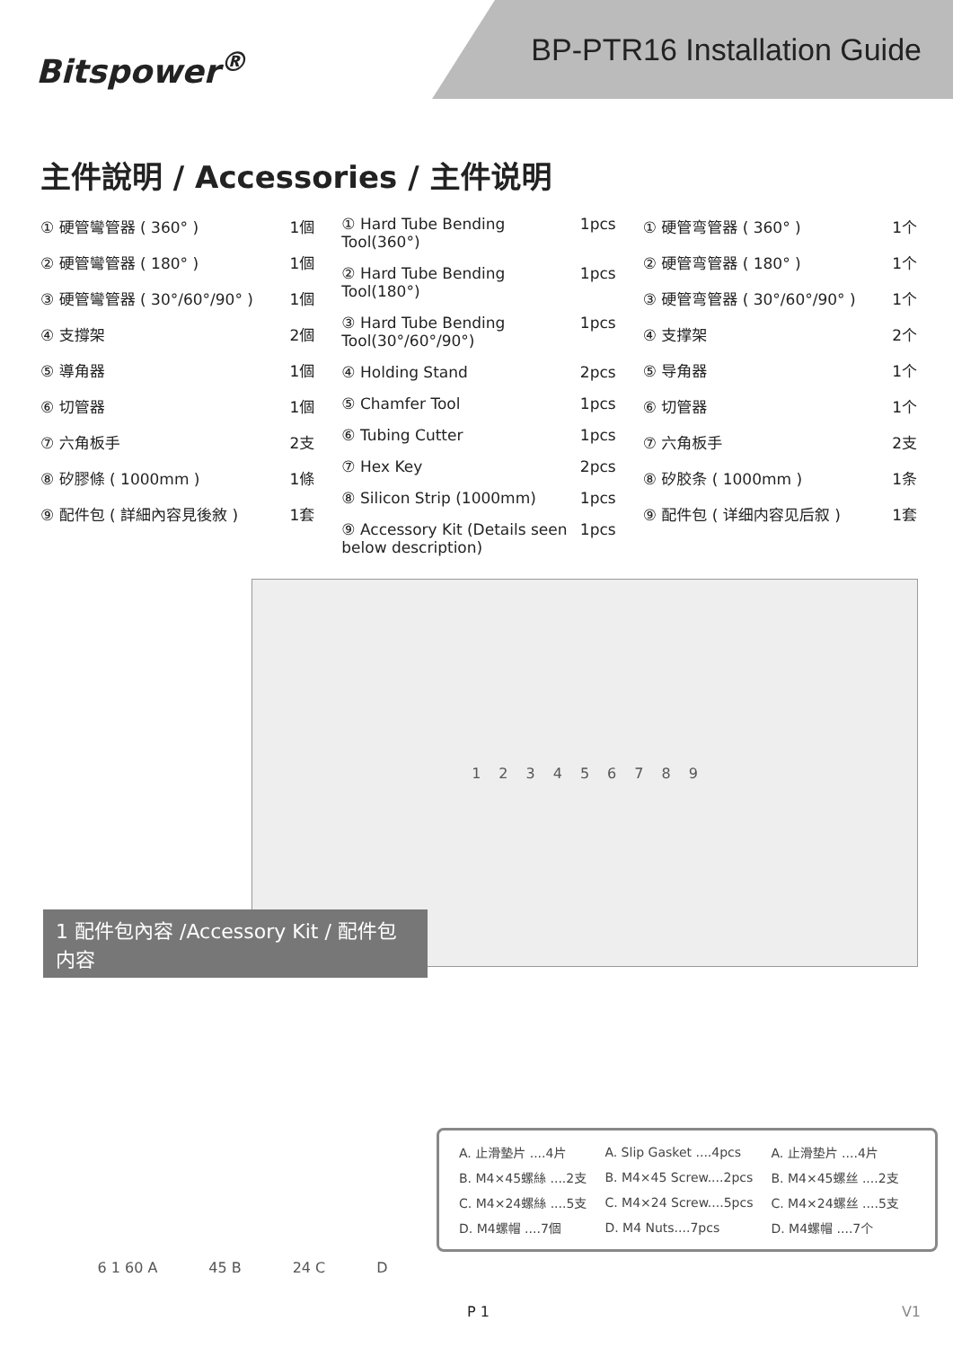Bitspower<sup>®</sup>
BP-PTR16 Installation Guide
主件說明 / Accessories / 主件说明
① 硬管彎管器 ( 360° ) 1個
② 硬管彎管器 ( 180° ) 1個
③ 硬管彎管器 ( 30°/60°/90° ) 1個
④ 支撐架 2個
⑤ 導角器 1個
⑥ 切管器 1個
⑦ 六角板手 2支
⑧ 矽膠條 ( 1000mm ) 1條
⑨ 配件包 ( 詳細內容見後敘 ) 1套
① Hard Tube Bending Tool(360°) 1pcs
② Hard Tube Bending Tool(180°) 1pcs
③ Hard Tube Bending Tool(30°/60°/90°) 1pcs
④ Holding Stand 2pcs
⑤ Chamfer Tool 1pcs
⑥ Tubing Cutter 1pcs
⑦ Hex Key 2pcs
⑧ Silicon Strip (1000mm) 1pcs
⑨ Accessory Kit (Details seen below description) 1pcs
① 硬管弯管器 ( 360° ) 1个
② 硬管弯管器 ( 180° ) 1个
③ 硬管弯管器 ( 30°/60°/90° ) 1个
④ 支撑架 2个
⑤ 导角器 1个
⑥ 切管器 1个
⑦ 六角板手 2支
⑧ 矽胶条 ( 1000mm ) 1条
⑨ 配件包 ( 详细内容见后叙 ) 1套
1 2 3 4 5 6 7 8 9
1 配件包內容 /Accessory Kit / 配件包内容
6 1 60 A 45 B 24 C D
| A. 止滑墊片 ....4片 | A. Slip Gasket ....4pcs | A. 止滑垫片 ....4片 |
| B. M4×45螺絲 ....2支 | B. M4×45 Screw....2pcs | B. M4×45螺丝 ....2支 |
| C. M4×24螺絲 ....5支 | C. M4×24 Screw....5pcs | C. M4×24螺丝 ....5支 |
| D. M4螺帽 ....7個 | D. M4 Nuts....7pcs | D. M4螺帽 ....7个 |
P 1 V1